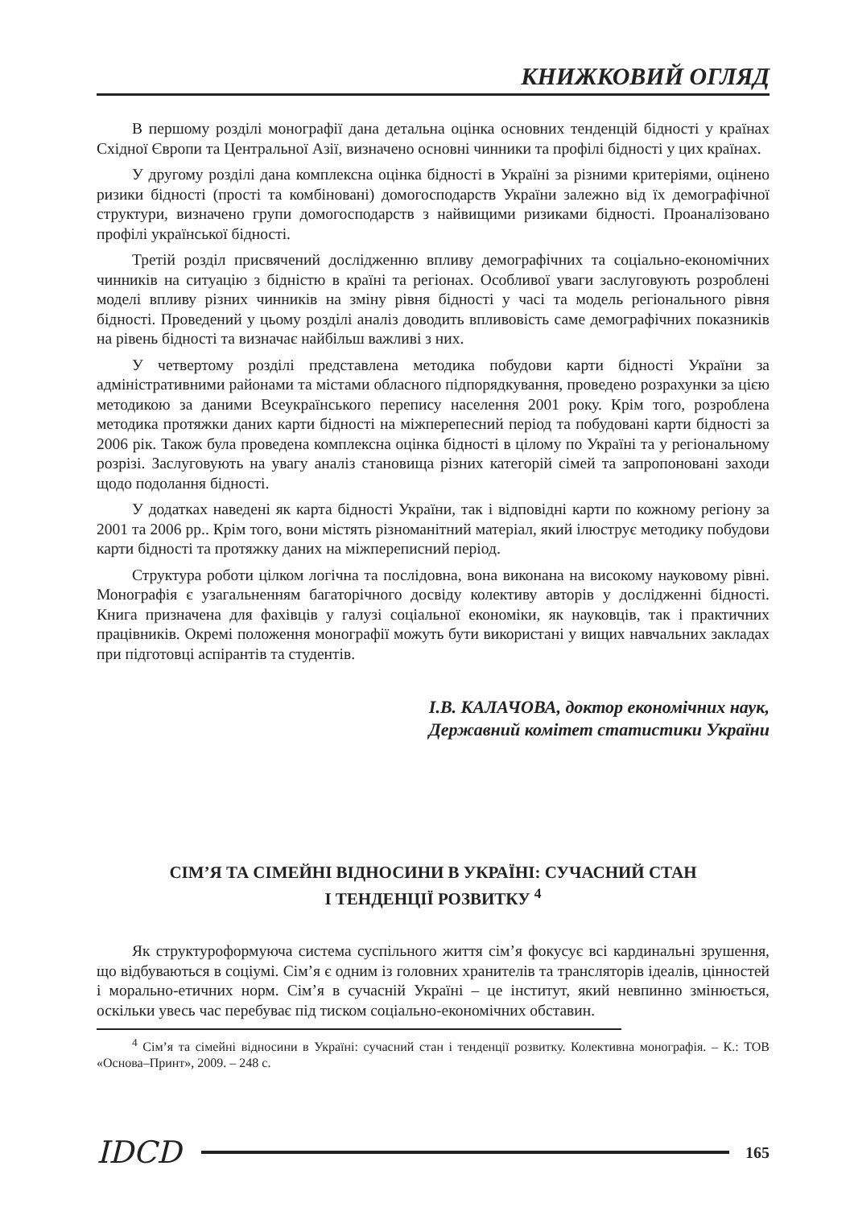КНИЖКОВИЙ ОГЛЯД
В першому розділі монографії дана детальна оцінка основних тенденцій бідності у країнах Східної Європи та Центральної Азії, визначено основні чинники та профілі бідності у цих країнах.
У другому розділі дана комплексна оцінка бідності в Україні за різними критеріями, оцінено ризики бідності (прості та комбіновані) домогосподарств України залежно від їх демографічної структури, визначено групи домогосподарств з найвищими ризиками бідності. Проаналізовано профілі української бідності.
Третій розділ присвячений дослідженню впливу демографічних та соціально-економічних чинників на ситуацію з бідністю в країні та регіонах. Особливої уваги заслуговують розроблені моделі впливу різних чинників на зміну рівня бідності у часі та модель регіонального рівня бідності. Проведений у цьому розділі аналіз доводить впливовість саме демографічних показників на рівень бідності та визначає найбільш важливі з них.
У четвертому розділі представлена методика побудови карти бідності України за адміністративними районами та містами обласного підпорядкування, проведено розрахунки за цією методикою за даними Всеукраїнського перепису населення 2001 року. Крім того, розроблена методика протяжки даних карти бідності на міжперепесний період та побудовані карти бідності за 2006 рік. Також була проведена комплексна оцінка бідності в цілому по Україні та у регіональному розрізі. Заслуговують на увагу аналіз становища різних категорій сімей та запропоновані заходи щодо подолання бідності.
У додатках наведені як карта бідності України, так і відповідні карти по кожному регіону за 2001 та 2006 рр.. Крім того, вони містять різноманітний матеріал, який ілюструє методику побудови карти бідності та протяжку даних на міжпереписний період.
Структура роботи цілком логічна та послідовна, вона виконана на високому науковому рівні. Монографія є узагальненням багаторічного досвіду колективу авторів у дослідженні бідності. Книга призначена для фахівців у галузі соціальної економіки, як науковців, так і практичних працівників. Окремі положення монографії можуть бути використані у вищих навчальних закладах при підготовці аспірантів та студентів.
І.В. КАЛАЧОВА, доктор економічних наук,
Державний комітет статистики України
СІМ’Я ТА СІМЕЙНІ ВІДНОСИНИ В УКРАЇНІ: СУЧАСНИЙ СТАН
І ТЕНДЕНЦІЇ РОЗВИТКУ <sup>4</sup>
Як структуроформуюча система суспільного життя сім’я фокусує всі кардинальні зрушення, що відбуваються в соціумі. Сім’я є одним із головних хранителів та трансляторів ідеалів, цінностей і морально-етичних норм. Сім’я в сучасній Україні – це інститут, який невпинно змінюється, оскільки увесь час перебуває під тиском соціально-економічних обставин.
<sup>4</sup> Сім’я та сімейні відносини в Україні: сучасний стан і тенденції розвитку. Колективна монографія. – К.: ТОВ «Основа–Принт», 2009. – 248 с.
IDCD 165